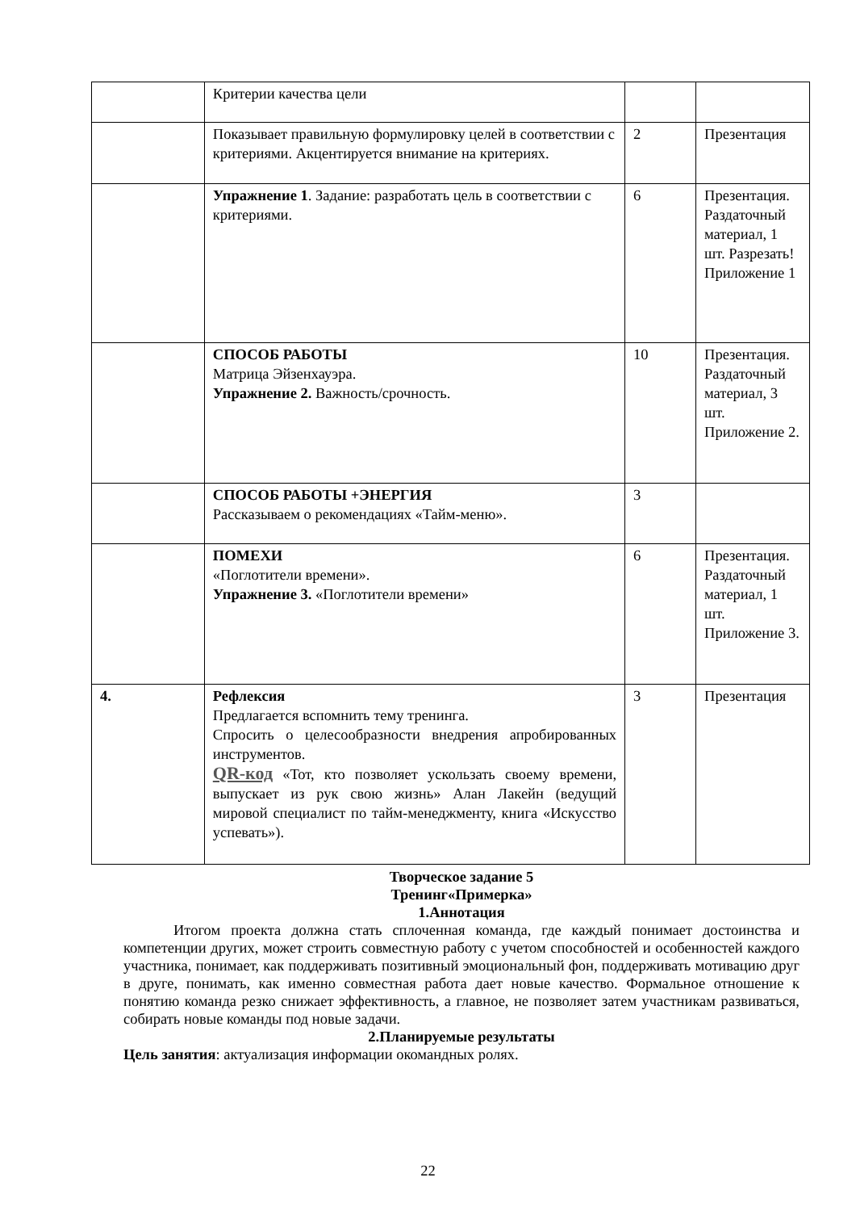| | Критерии качества цели | | |
| | Показывает правильную формулировку целей в соответствии с критериями. Акцентируется внимание на критериях. | 2 | Презентация |
| | Упражнение 1 . Задание: разработать цель в соответствии с критериями. | 6 | Презентация. Раздаточный материал, 1 шт. Разрезать! Приложение 1 |
| | СПОСОБ РАБОТЫ Матрица Эйзенхауэра. Упражнение 2. Важность/срочность. | 10 | Презентация. Раздаточный материал, 3 шт. Приложение 2. |
| | СПОСОБ РАБОТЫ +ЭНЕРГИЯ Рассказываем о рекомендациях «Тайм-меню». | 3 | |
| | ПОМЕХИ «Поглотители времени». Упражнение 3. «Поглотители времени» | 6 | Презентация. Раздаточный материал, 1 шт. Приложение 3. |
| 4. | Рефлексия Предлагается вспомнить тему тренинга. Спросить о целесообразности внедрения апробированных инструментов. QR-код «Тот, кто позволяет ускользать своему времени, выпускает из рук свою жизнь» Алан Лакейн (ведущий мировой специалист по тайм-менеджменту, книга «Искусство успевать»). | 3 | Презентация |
Творческое задание 5
Тренинг«Примерка»
1.Аннотация
Итогом проекта должна стать сплоченная команда, где каждый понимает достоинства и компетенции других, может строить совместную работу с учетом способностей и особенностей каждого участника, понимает, как поддерживать позитивный эмоциональный фон, поддерживать мотивацию друг в друге, понимать, как именно совместная работа дает новые качество. Формальное отношение к понятию команда резко снижает эффективность, а главное, не позволяет затем участникам развиваться, собирать новые команды под новые задачи.
2.Планируемые результаты
Цель занятия: актуализация информации окомандных ролях.
22